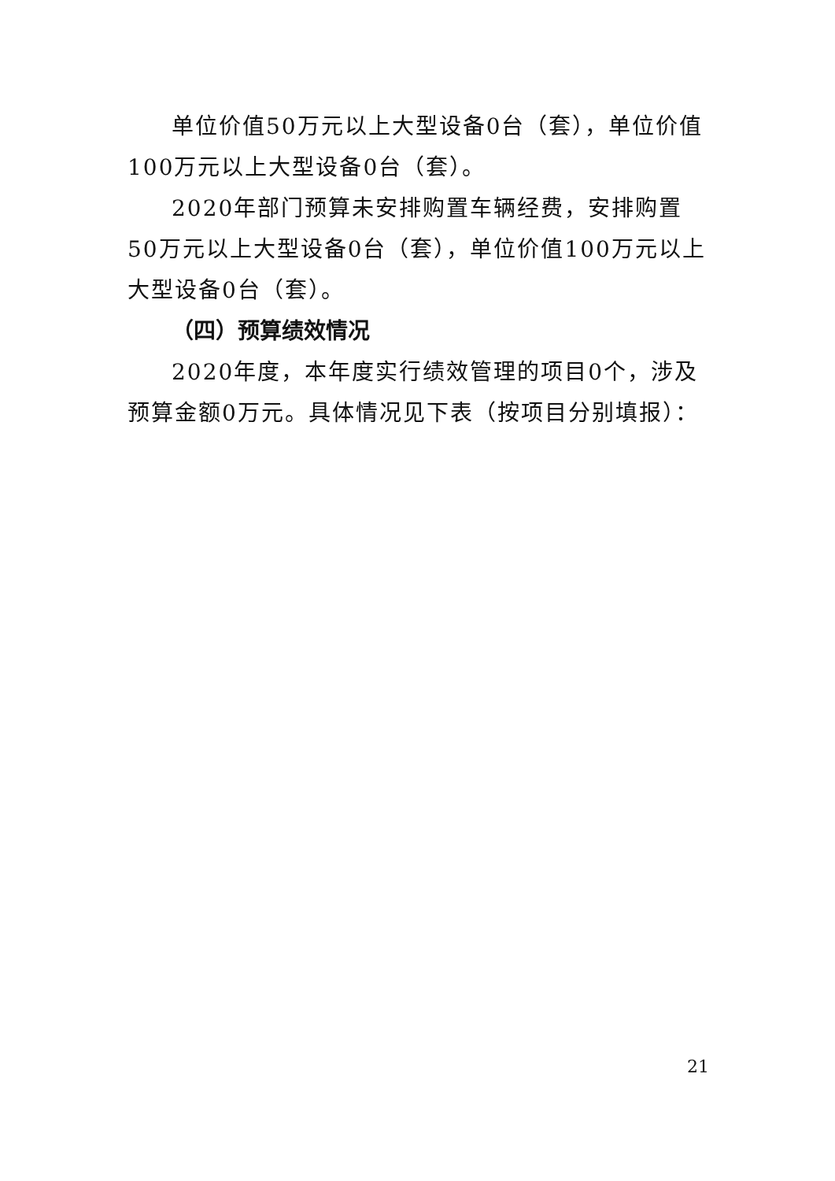单位价值50万元以上大型设备0台（套），单位价值100万元以上大型设备0台（套）。
2020年部门预算未安排购置车辆经费，安排购置50万元以上大型设备0台（套），单位价值100万元以上大型设备0台（套）。
（四）预算绩效情况
2020年度，本年度实行绩效管理的项目0个，涉及预算金额0万元。具体情况见下表（按项目分别填报）：
21